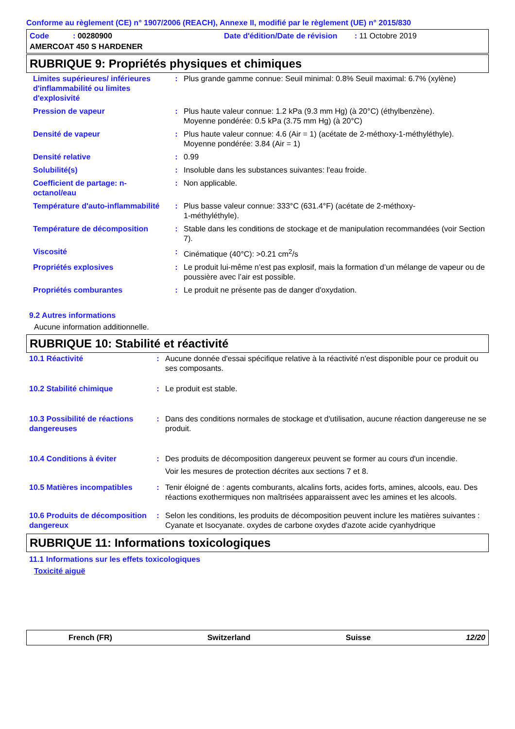Conforme au règlement (CE) n° 1907/2006 (REACH), Annexe II, modifié par le règlement (UE) n° 2015/830
Code : 00280900
Date d'édition/Date de révision : 11 Octobre 2019
AMERCOAT 450 S HARDENER
RUBRIQUE 9: Propriétés physiques et chimiques
| Limites supérieures/ inférieures d'inflammabilité ou limites d'explosivité | : | Plus grande gamme connue: Seuil minimal: 0.8% Seuil maximal: 6.7% (xylène) |
| Pression de vapeur | : | Plus haute valeur connue: 1.2 kPa (9.3 mm Hg) (à 20°C) (éthylbenzène). Moyenne pondérée: 0.5 kPa (3.75 mm Hg) (à 20°C) |
| Densité de vapeur | : | Plus haute valeur connue: 4.6 (Air = 1) (acétate de 2-méthoxy-1-méthyléthyle). Moyenne pondérée: 3.84 (Air = 1) |
| Densité relative | : | 0.99 |
| Solubilité(s) | : | Insoluble dans les substances suivantes: l'eau froide. |
| Coefficient de partage: n-octanol/eau | : | Non applicable. |
| Température d'auto-inflammabilité | : | Plus basse valeur connue: 333°C (631.4°F) (acétate de 2-méthoxy- 1-méthyléthyle). |
| Température de décomposition | : | Stable dans les conditions de stockage et de manipulation recommandées (voir Section 7). |
| Viscosité | : | Cinématique (40°C): >0.21 cm<sup>2</sup>/s |
| Propriétés explosives | : | Le produit lui-même n’est pas explosif, mais la formation d’un mélange de vapeur ou de poussière avec l’air est possible. |
| Propriétés comburantes | : | Le produit ne présente pas de danger d'oxydation. |
9.2 Autres informations
Aucune information additionnelle.
RUBRIQUE 10: Stabilité et réactivité
| 10.1 Réactivité | : | Aucune donnée d'essai spécifique relative à la réactivité n'est disponible pour ce produit ou ses composants. |
| 10.2 Stabilité chimique | : | Le produit est stable. |
| 10.3 Possibilité de réactions dangereuses | : | Dans des conditions normales de stockage et d'utilisation, aucune réaction dangereuse ne se produit. |
| 10.4 Conditions à éviter | : | Des produits de décomposition dangereux peuvent se former au cours d'un incendie. Voir les mesures de protection décrites aux sections 7 et 8. |
| 10.5 Matières incompatibles | : | Tenir éloigné de : agents comburants, alcalins forts, acides forts, amines, alcools, eau. Des réactions exothermiques non maîtrisées apparaissent avec les amines et les alcools. |
| 10.6 Produits de décomposition dangereux | : | Selon les conditions, les produits de décomposition peuvent inclure les matières suivantes : Cyanate et Isocyanate. oxydes de carbone oxydes d'azote acide cyanhydrique |
RUBRIQUE 11: Informations toxicologiques
11.1 Informations sur les effets toxicologiques
Toxicité aiguë
French (FR) Switzerland Suisse 12/20